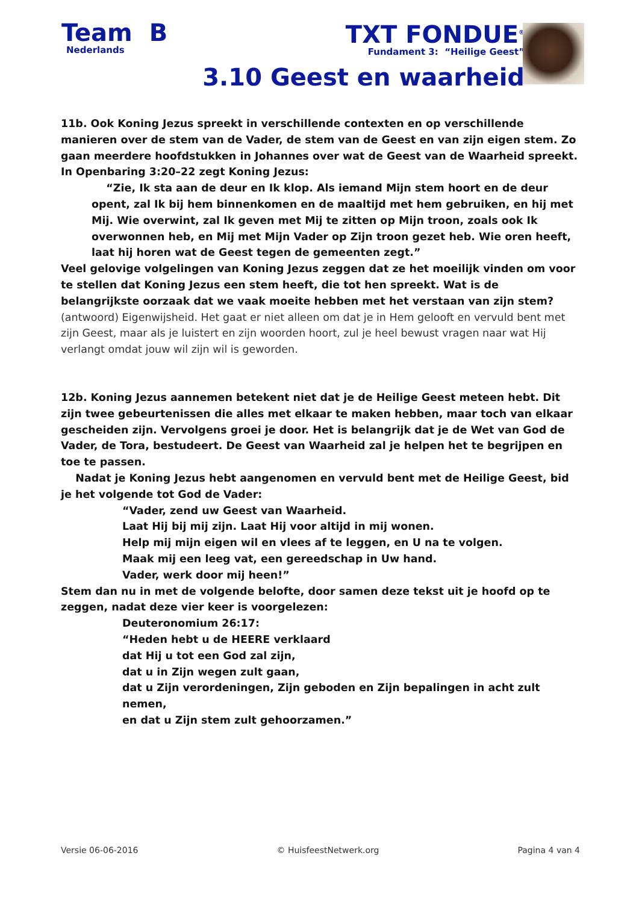Team B
Nederlands
TXT FONDUE<sup>®</sup>
Fundament 3: “Heilige Geest”
3.10 Geest en waarheid
11b. Ook Koning Jezus spreekt in verschillende contexten en op verschillende manieren over de stem van de Vader, de stem van de Geest en van zijn eigen stem. Zo gaan meerdere hoofdstukken in Johannes over wat de Geest van de Waarheid spreekt. In Openbaring 3:20–22 zegt Koning Jezus:
“Zie, Ik sta aan de deur en Ik klop. Als iemand Mijn stem hoort en de deur opent, zal Ik bij hem binnenkomen en de maaltijd met hem gebruiken, en hij met Mij. Wie overwint, zal Ik geven met Mij te zitten op Mijn troon, zoals ook Ik overwonnen heb, en Mij met Mijn Vader op Zijn troon gezet heb. Wie oren heeft, laat hij horen wat de Geest tegen de gemeenten zegt.”
Veel gelovige volgelingen van Koning Jezus zeggen dat ze het moeilijk vinden om voor te stellen dat Koning Jezus een stem heeft, die tot hen spreekt. Wat is de belangrijkste oorzaak dat we vaak moeite hebben met het verstaan van zijn stem?
(antwoord) Eigenwijsheid. Het gaat er niet alleen om dat je in Hem gelooft en vervuld bent met zijn Geest, maar als je luistert en zijn woorden hoort, zul je heel bewust vragen naar wat Hij verlangt omdat jouw wil zijn wil is geworden.
12b. Koning Jezus aannemen betekent niet dat je de Heilige Geest meteen hebt. Dit zijn twee gebeurtenissen die alles met elkaar te maken hebben, maar toch van elkaar gescheiden zijn. Vervolgens groei je door. Het is belangrijk dat je de Wet van God de Vader, de Tora, bestudeert. De Geest van Waarheid zal je helpen het te begrijpen en toe te passen.
Nadat je Koning Jezus hebt aangenomen en vervuld bent met de Heilige Geest, bid je het volgende tot God de Vader:
“Vader, zend uw Geest van Waarheid.
Laat Hij bij mij zijn. Laat Hij voor altijd in mij wonen.
Help mij mijn eigen wil en vlees af te leggen, en U na te volgen.
Maak mij een leeg vat, een gereedschap in Uw hand.
Vader, werk door mij heen!”
Stem dan nu in met de volgende belofte, door samen deze tekst uit je hoofd op te zeggen, nadat deze vier keer is voorgelezen:
Deuteronomium 26:17:
“Heden hebt u de HEERE verklaard
dat Hij u tot een God zal zijn,
dat u in Zijn wegen zult gaan,
dat u Zijn verordeningen, Zijn geboden en Zijn bepalingen in acht zult nemen,
en dat u Zijn stem zult gehoorzamen.”
Versie 06-06-2016 © HuisfeestNetwerk.org Pagina 4 van 4